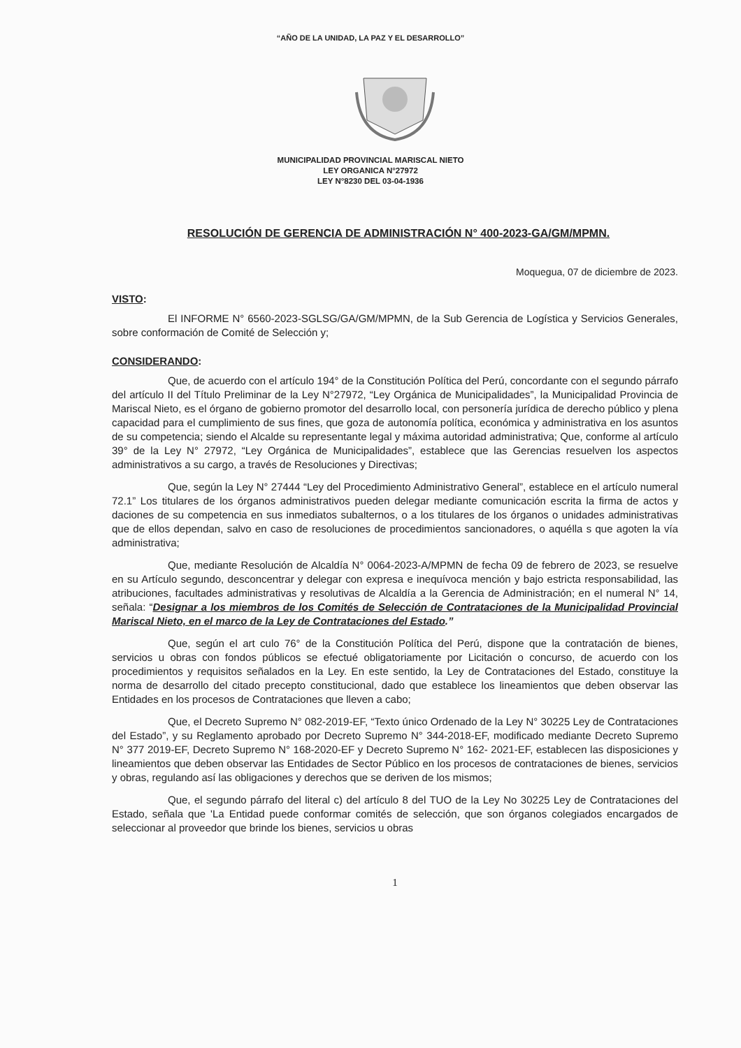“AÑO DE LA UNIDAD, LA PAZ Y EL DESARROLLO”
MUNICIPALIDAD PROVINCIAL MARISCAL NIETO
LEY ORGANICA N°27972
LEY N°8230 DEL 03-04-1936
RESOLUCIÓN DE GERENCIA DE ADMINISTRACIÓN N° 400-2023-GA/GM/MPMN.
Moquegua, 07 de diciembre de 2023.
VISTO:
El INFORME N° 6560-2023-SGLSG/GA/GM/MPMN, de la Sub Gerencia de Logística y Servicios Generales, sobre conformación de Comité de Selección y;
CONSIDERANDO:
Que, de acuerdo con el artículo 194° de la Constitución Política del Perú, concordante con el segundo párrafo del artículo II del Título Preliminar de la Ley N°27972, “Ley Orgánica de Municipalidades”, la Municipalidad Provincia de Mariscal Nieto, es el órgano de gobierno promotor del desarrollo local, con personería jurídica de derecho público y plena capacidad para el cumplimiento de sus fines, que goza de autonomía política, económica y administrativa en los asuntos de su competencia; siendo el Alcalde su representante legal y máxima autoridad administrativa; Que, conforme al artículo 39° de la Ley N° 27972, “Ley Orgánica de Municipalidades”, establece que las Gerencias resuelven los aspectos administrativos a su cargo, a través de Resoluciones y Directivas;
Que, según la Ley N° 27444 “Ley del Procedimiento Administrativo General”, establece en el artículo numeral 72.1” Los titulares de los órganos administrativos pueden delegar mediante comunicación escrita la firma de actos y daciones de su competencia en sus inmediatos subalternos, o a los titulares de los órganos o unidades administrativas que de ellos dependan, salvo en caso de resoluciones de procedimientos sancionadores, o aquélla s que agoten la vía administrativa;
Que, mediante Resolución de Alcaldía N° 0064-2023-A/MPMN de fecha 09 de febrero de 2023, se resuelve en su Artículo segundo, desconcentrar y delegar con expresa e inequívoca mención y bajo estricta responsabilidad, las atribuciones, facultades administrativas y resolutivas de Alcaldía a la Gerencia de Administración; en el numeral N° 14, señala: “Designar a los miembros de los Comités de Selección de Contrataciones de la Municipalidad Provincial Mariscal Nieto, en el marco de la Ley de Contrataciones del Estado.”
Que, según el art culo 76° de la Constitución Política del Perú, dispone que la contratación de bienes, servicios u obras con fondos públicos se efectué obligatoriamente por Licitación o concurso, de acuerdo con los procedimientos y requisitos señalados en la Ley. En este sentido, la Ley de Contrataciones del Estado, constituye la norma de desarrollo del citado precepto constitucional, dado que establece los lineamientos que deben observar las Entidades en los procesos de Contrataciones que lleven a cabo;
Que, el Decreto Supremo N° 082-2019-EF, “Texto único Ordenado de la Ley N° 30225 Ley de Contrataciones del Estado”, y su Reglamento aprobado por Decreto Supremo N° 344-2018-EF, modificado mediante Decreto Supremo N° 377 2019-EF, Decreto Supremo N° 168-2020-EF y Decreto Supremo N° 162- 2021-EF, establecen las disposiciones y lineamientos que deben observar las Entidades de Sector Público en los procesos de contrataciones de bienes, servicios y obras, regulando así las obligaciones y derechos que se deriven de los mismos;
Que, el segundo párrafo del literal c) del artículo 8 del TUO de la Ley No 30225 Ley de Contrataciones del Estado, señala que 'La Entidad puede conformar comités de selección, que son órganos colegiados encargados de seleccionar al proveedor que brinde los bienes, servicios u obras
1